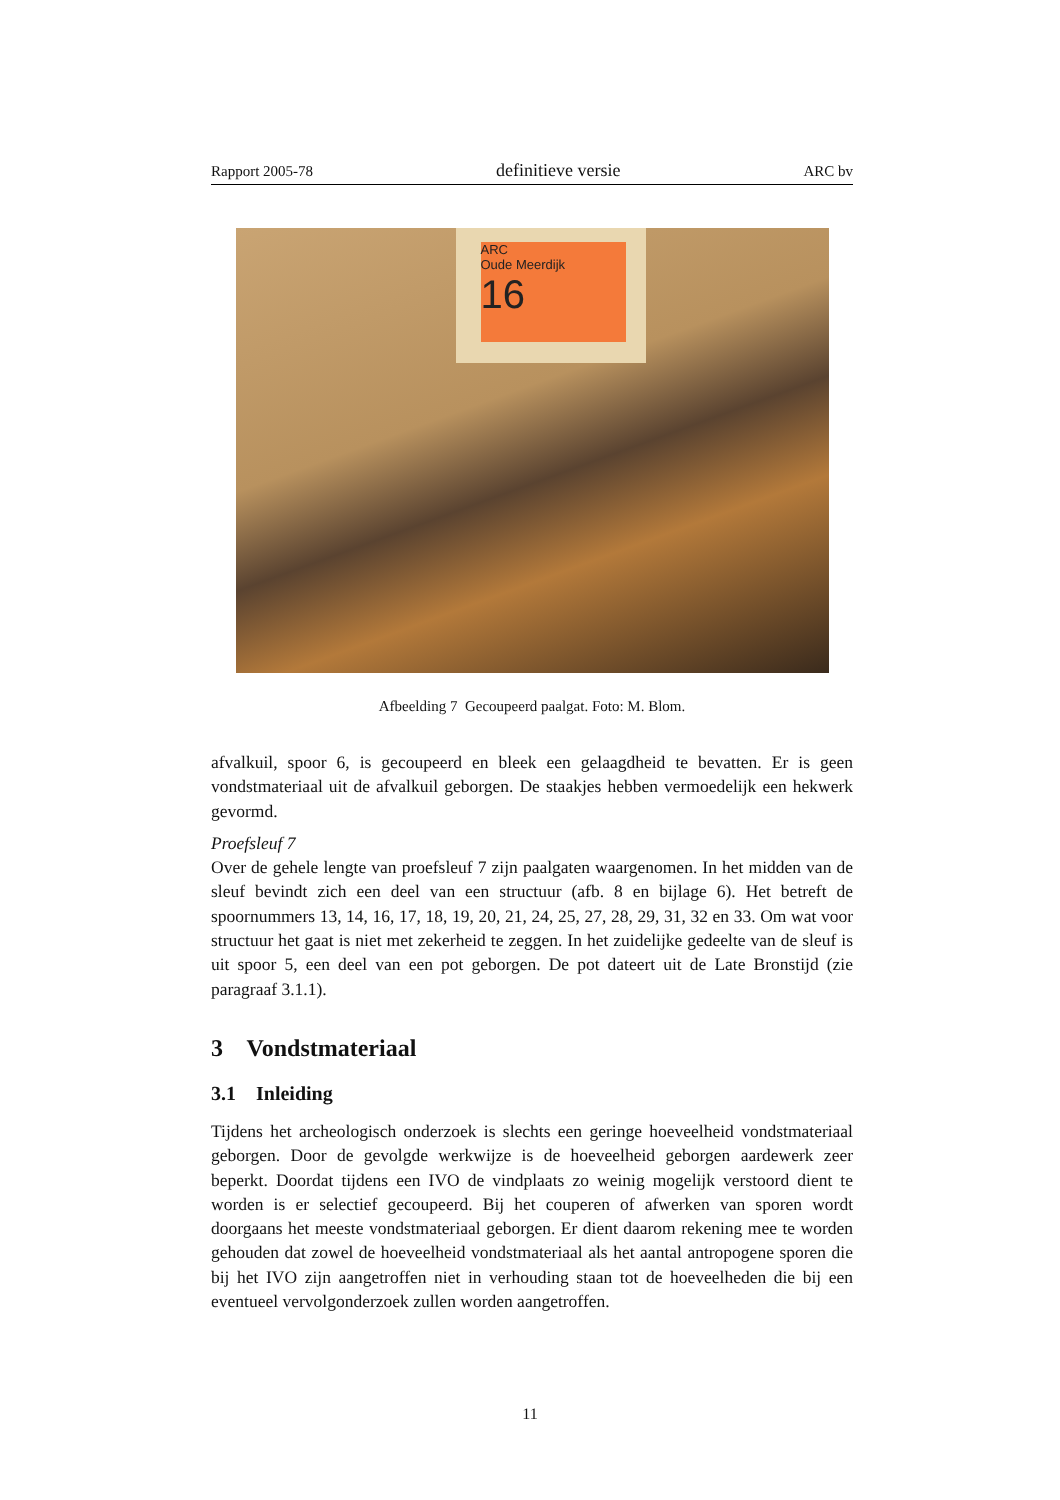Rapport 2005-78 definitieve versie ARC bv
ARC
Oude Meerdijk
16
Afbeelding 7 Gecoupeerd paalgat. Foto: M. Blom.
afvalkuil, spoor 6, is gecoupeerd en bleek een gelaagdheid te bevatten. Er is geen vondstmateriaal uit de afvalkuil geborgen. De staakjes hebben vermoedelijk een hekwerk gevormd.
Proefsleuf 7
Over de gehele lengte van proefsleuf 7 zijn paalgaten waargenomen. In het midden van de sleuf bevindt zich een deel van een structuur (afb. 8 en bijlage 6). Het betreft de spoornummers 13, 14, 16, 17, 18, 19, 20, 21, 24, 25, 27, 28, 29, 31, 32 en 33. Om wat voor structuur het gaat is niet met zekerheid te zeggen. In het zuidelijke gedeelte van de sleuf is uit spoor 5, een deel van een pot geborgen. De pot dateert uit de Late Bronstijd (zie paragraaf 3.1.1).
3 Vondstmateriaal
3.1 Inleiding
Tijdens het archeologisch onderzoek is slechts een geringe hoeveelheid vondstmateriaal geborgen. Door de gevolgde werkwijze is de hoeveelheid geborgen aardewerk zeer beperkt. Doordat tijdens een IVO de vindplaats zo weinig mogelijk verstoord dient te worden is er selectief gecoupeerd. Bij het couperen of afwerken van sporen wordt doorgaans het meeste vondstmateriaal geborgen. Er dient daarom rekening mee te worden gehouden dat zowel de hoeveelheid vondstmateriaal als het aantal antropogene sporen die bij het IVO zijn aangetroffen niet in verhouding staan tot de hoeveelheden die bij een eventueel vervolgonderzoek zullen worden aangetroffen.
11